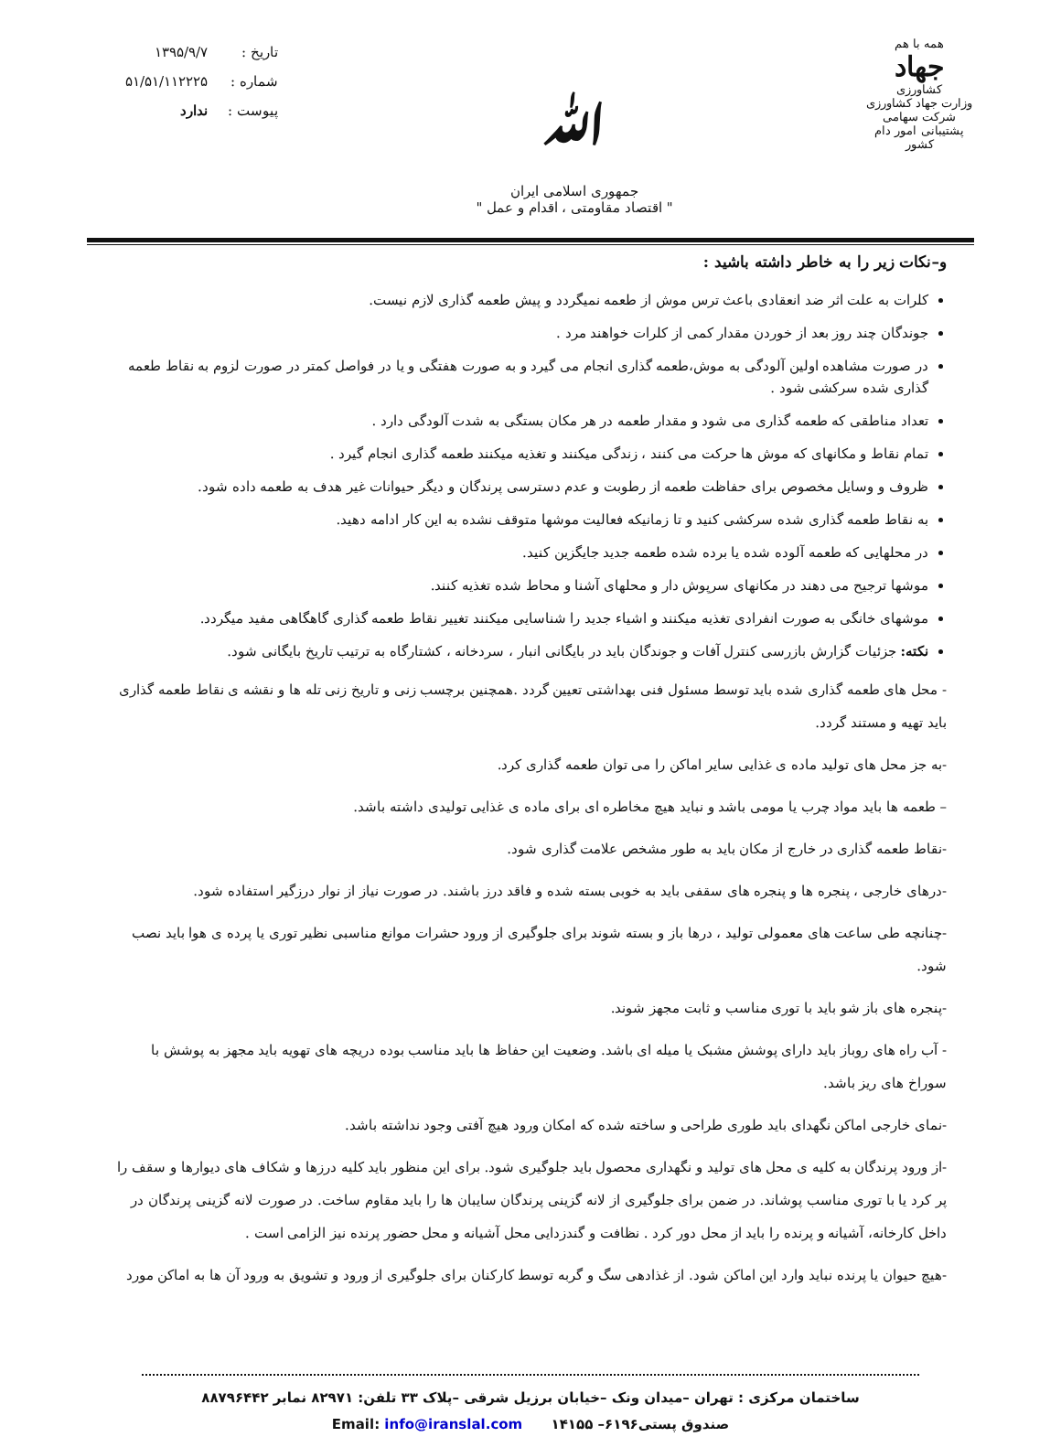همه با هم
جهاد
کشاورزی
وزارت جهاد کشاورزی
شرکت سهامی پشتیبانی امور دام کشور
ﷲ
جمهوری اسلامی ایران
" اقتصاد مقاومتی ، اقدام و عمل "
| تاریخ : | ۱۳۹۵/۹/۷ |
| شماره : | ۵۱/۵۱/۱۱۲۲۲۵ |
| پیوست : | ندارد |
و–نکات زیر را به خاطر داشته باشید :
کلرات به علت اثر ضد انعقادی باعث ترس موش از طعمه نمیگردد و پیش طعمه گذاری لازم نیست.
جوندگان چند روز بعد از خوردن مقدار کمی از کلرات خواهند مرد .
در صورت مشاهده اولین آلودگی به موش،طعمه گذاری انجام می گیرد و به صورت هفتگی و یا در فواصل کمتر در صورت لزوم به نقاط طعمه گذاری شده سرکشی شود .
تعداد مناطقی که طعمه گذاری می شود و مقدار طعمه در هر مکان بستگی به شدت آلودگی دارد .
تمام نقاط و مکانهای که موش ها حرکت می کنند ، زندگی میکنند و تغذیه میکنند طعمه گذاری انجام گیرد .
ظروف و وسایل مخصوص برای حفاظت طعمه از رطوبت و عدم دسترسی پرندگان و دیگر حیوانات غیر هدف به طعمه داده شود.
به نقاط طعمه گذاری شده سرکشی کنید و تا زمانیکه فعالیت موشها متوقف نشده به این کار ادامه دهید.
در محلهایی که طعمه آلوده شده یا برده شده طعمه جدید جایگزین کنید.
موشها ترجیح می دهند در مکانهای سرپوش دار و محلهای آشنا و محاط شده تغذیه کنند.
موشهای خانگی به صورت انفرادی تغذیه میکنند و اشیاء جدید را شناسایی میکنند تغییر نقاط طعمه گذاری گاهگاهی مفید میگردد.
نکته: جزئیات گزارش بازرسی کنترل آفات و جوندگان باید در بایگانی انبار ، سردخانه ، کشتارگاه به ترتیب تاریخ بایگانی شود.
- محل های طعمه گذاری شده باید توسط مسئول فنی بهداشتی تعیین گردد .همچنین برچسب زنی و تاریخ زنی تله ها و نقشه ی نقاط طعمه گذاری باید تهیه و مستند گردد.
-به جز محل های تولید ماده ی غذایی سایر اماکن را می توان طعمه گذاری کرد.
– طعمه ها باید مواد چرب یا مومی باشد و نباید هیچ مخاطره ای برای ماده ی غذایی تولیدی داشته باشد.
-نقاط طعمه گذاری در خارج از مکان باید به طور مشخص علامت گذاری شود.
-درهای خارجی ، پنجره ها و پنجره های سقفی باید به خوبی بسته شده و فاقد درز باشند. در صورت نیاز از نوار درزگیر استفاده شود.
-چنانچه طی ساعت های معمولی تولید ، درها باز و بسته شوند برای جلوگیری از ورود حشرات موانع مناسبی نظیر توری یا پرده ی هوا باید نصب شود.
-پنجره های باز شو باید با توری مناسب و ثابت مجهز شوند.
- آب راه های روباز باید دارای پوشش مشبک یا میله ای باشد. وضعیت این حفاظ ها باید مناسب بوده دریچه های تهویه باید مجهز به پوشش با سوراخ های ریز باشد.
-نمای خارجی اماکن نگهدای باید طوری طراحی و ساخته شده که امکان ورود هیچ آفتی وجود نداشته باشد.
-از ورود پرندگان به کلیه ی محل های تولید و نگهداری محصول باید جلوگیری شود. برای این منظور باید کلیه درزها و شکاف های دیوارها و سقف را پر کرد یا با توری مناسب پوشاند. در ضمن برای جلوگیری از لانه گزینی پرندگان سایبان ها را باید مقاوم ساخت. در صورت لانه گزینی پرندگان در داخل کارخانه، آشیانه و پرنده را باید از محل دور کرد . نظافت و گندزدایی محل آشیانه و محل حضور پرنده نیز الزامی است .
-هیچ حیوان یا پرنده نباید وارد این اماکن شود. از غذادهی سگ و گربه توسط کارکنان برای جلوگیری از ورود و تشویق به ورود آن ها به اماکن مورد
ساختمان مرکزی : تهران –میدان ونک –خیابان برزیل شرقی –پلاک ۳۳ تلفن: ۸۲۹۷۱ نمابر ۸۸۷۹۶۴۴۲
صندوق پستی۶۱۹۶– ۱۴۱۵۵ Email: info@iranslal.com